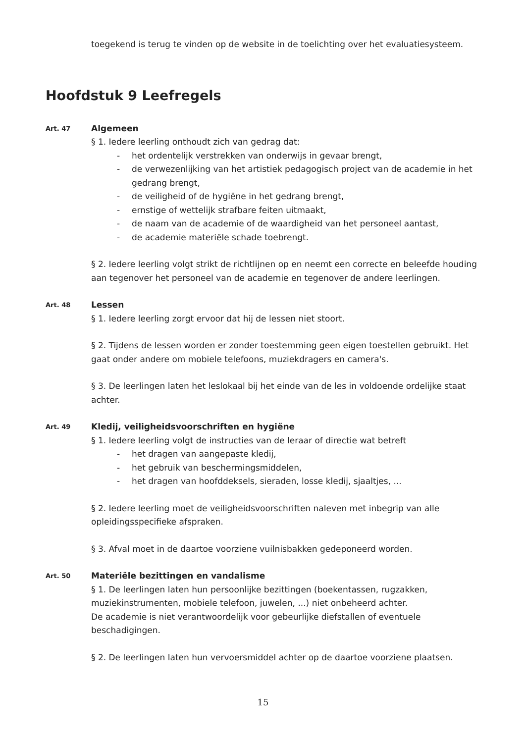toegekend is terug te vinden op de website in de toelichting over het evaluatiesysteem.
Hoofdstuk 9 Leefregels
Art. 47
Algemeen
§ 1. Iedere leerling onthoudt zich van gedrag dat:
- het ordentelijk verstrekken van onderwijs in gevaar brengt,
- de verwezenlijking van het artistiek pedagogisch project van de academie in het gedrang brengt,
- de veiligheid of de hygiëne in het gedrang brengt,
- ernstige of wettelijk strafbare feiten uitmaakt,
- de naam van de academie of de waardigheid van het personeel aantast,
- de academie materiële schade toebrengt.
§ 2. Iedere leerling volgt strikt de richtlijnen op en neemt een correcte en beleefde houding aan tegenover het personeel van de academie en tegenover de andere leerlingen.
Art. 48
Lessen
§ 1. Iedere leerling zorgt ervoor dat hij de lessen niet stoort.
§ 2. Tijdens de lessen worden er zonder toestemming geen eigen toestellen gebruikt. Het gaat onder andere om mobiele telefoons, muziekdragers en camera's.
§ 3. De leerlingen laten het leslokaal bij het einde van de les in voldoende ordelijke staat achter.
Art. 49
Kledij, veiligheidsvoorschriften en hygiëne
§ 1. Iedere leerling volgt de instructies van de leraar of directie wat betreft
- het dragen van aangepaste kledij,
- het gebruik van beschermingsmiddelen,
- het dragen van hoofddeksels, sieraden, losse kledij, sjaaltjes, ...
§ 2. Iedere leerling moet de veiligheidsvoorschriften naleven met inbegrip van alle opleidingsspecifieke afspraken.
§ 3. Afval moet in de daartoe voorziene vuilnisbakken gedeponeerd worden.
Art. 50
Materiële bezittingen en vandalisme
§ 1. De leerlingen laten hun persoonlijke bezittingen (boekentassen, rugzakken, muziekinstrumenten, mobiele telefoon, juwelen, ...) niet onbeheerd achter.
De academie is niet verantwoordelijk voor gebeurlijke diefstallen of eventuele beschadigingen.
§ 2. De leerlingen laten hun vervoersmiddel achter op de daartoe voorziene plaatsen.
15